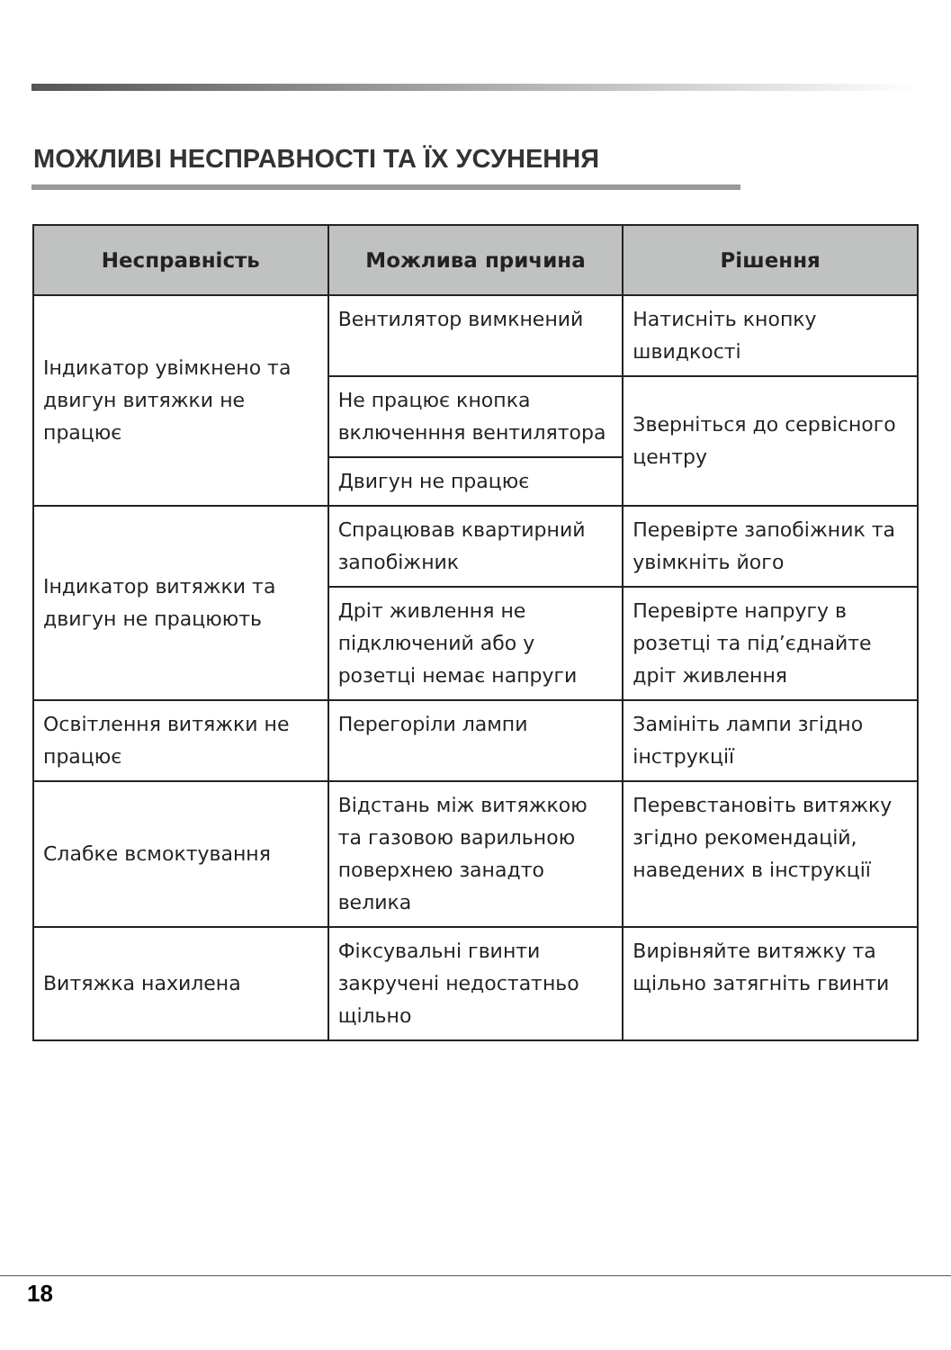МОЖЛИВІ НЕСПРАВНОСТІ ТА ЇХ УСУНЕННЯ
| Несправність | Можлива причина | Рішення |
| --- | --- | --- |
| Індикатор увімкнено та двигун витяжки не працює | Вентилятор вимкнений | Натисніть кнопку швидкості |
| | Не працює кнопка включенння вентилятора | Зверніться до сервісного центру |
| | Двигун не працює | |
| Індикатор витяжки та двигун не працюють | Спрацював квартирний запобіжник | Перевірте запобіжник та увімкніть його |
| | Дріт живлення не підключений або у розетці немає напруги | Перевірте напругу в розетці та під’єднайте дріт живлення |
| Освітлення витяжки не працює | Перегоріли лампи | Замініть лампи згідно інструкції |
| Слабке всмоктування | Відстань між витяжкою та газовою варильною поверхнею занадто велика | Перевстановіть витяжку згідно рекомендацій, наведених в інструкції |
| Витяжка нахилена | Фіксувальні гвинти закручені недостатньо щільно | Вирівняйте витяжку та щільно затягніть гвинти |
18